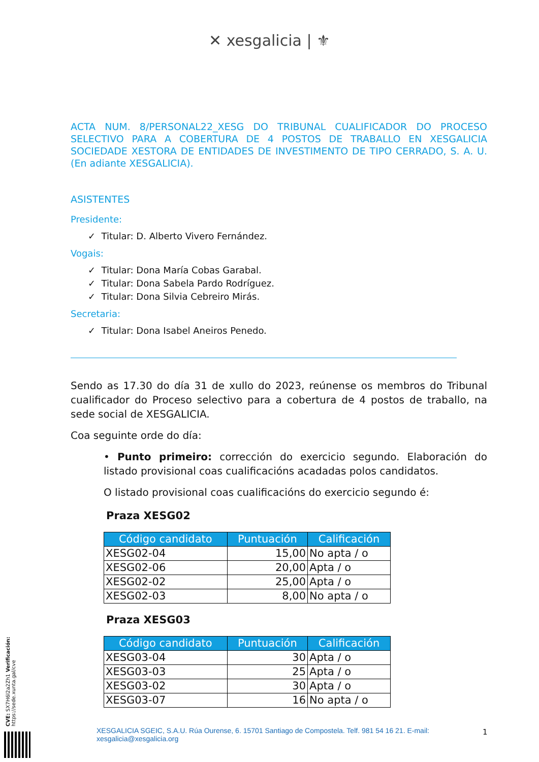✕ xes galicia | ⚜
ACTA NUM. 8/PERSONAL22_XESG DO TRIBUNAL CUALIFICADOR DO PROCESO SELECTIVO PARA A COBERTURA DE 4 POSTOS DE TRABALLO EN XESGALICIA SOCIEDADE XESTORA DE ENTIDADES DE INVESTIMENTO DE TIPO CERRADO, S. A. U. (En adiante XESGALICIA).
ASISTENTES
Presidente:
✓ Titular: D. Alberto Vivero Fernández.
Vogais:
✓ Titular: Dona María Cobas Garabal.
✓ Titular: Dona Sabela Pardo Rodríguez.
✓ Titular: Dona Silvia Cebreiro Mirás.
Secretaria:
✓ Titular: Dona Isabel Aneiros Penedo.
Sendo as 17.30 do día 31 de xullo do 2023, reúnense os membros do Tribunal cualificador do Proceso selectivo para a cobertura de 4 postos de traballo, na sede social de XESGALICIA.
Coa seguinte orde do día:
• Punto primeiro: corrección do exercicio segundo. Elaboración do listado provisional coas cualificacións acadadas polos candidatos.
O listado provisional coas cualificacións do exercicio segundo é:
Praza XESG02
| Código candidato | Puntuación | Calificación |
| --- | --- | --- |
| XESG02-04 | 15,00 | No apta / o |
| XESG02-06 | 20,00 | Apta / o |
| XESG02-02 | 25,00 | Apta / o |
| XESG02-03 | 8,00 | No apta / o |
Praza XESG03
| Código candidato | Puntuación | Calificación |
| --- | --- | --- |
| XESG03-04 | 30 | Apta / o |
| XESG03-03 | 25 | Apta / o |
| XESG03-02 | 30 | Apta / o |
| XESG03-07 | 16 | No apta / o |
CVE: SX7H6l2a2Zh1 Verificación: https://sede.xunta.gal/cve
XESGALICIA SGEIC, S.A.U. Rúa Ourense, 6. 15701 Santiago de Compostela. Telf. 981 54 16 21. E-mail: xesgalicia@xesgalicia.org
1